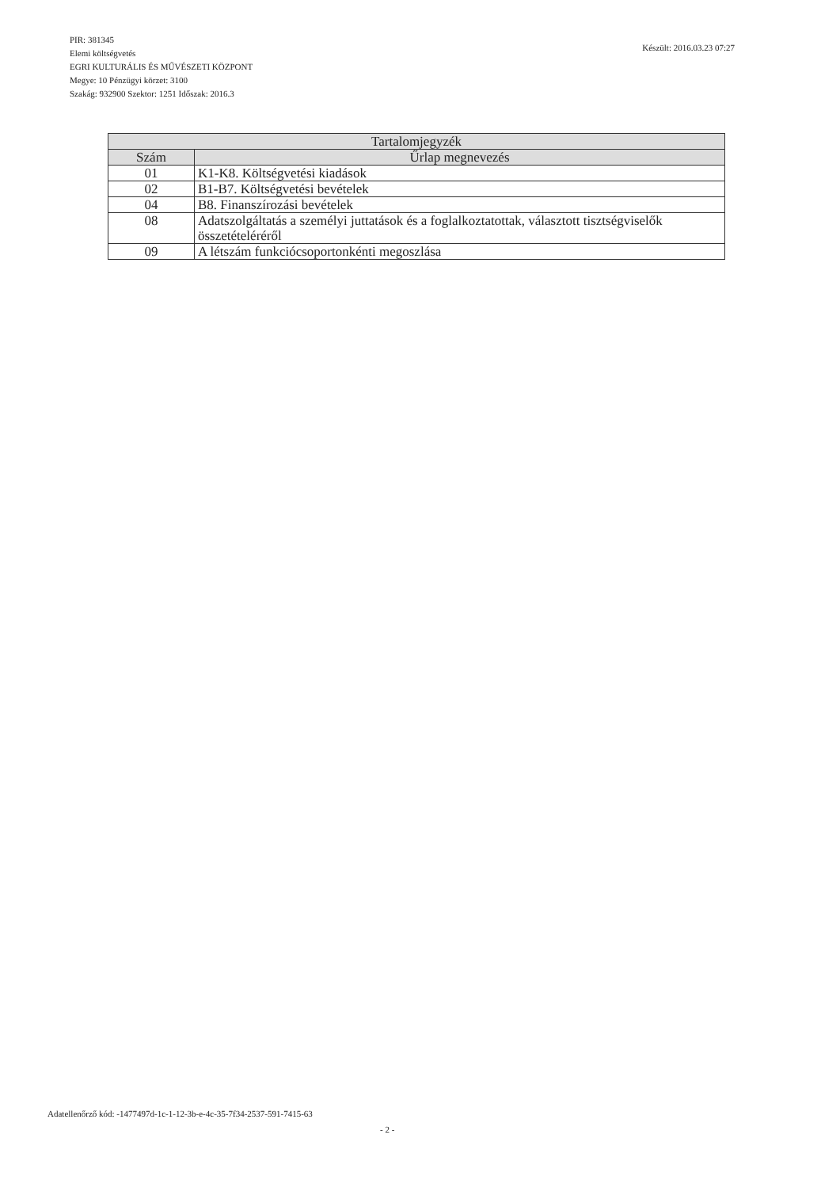Készült: 2016.03.23 07:27
PIR: 381345
Elemi költségvetés
EGRI KULTURÁLIS ÉS MŰVÉSZETI KÖZPONT
Megye: 10 Pénzügyi körzet: 3100
Szakág: 932900 Szektor: 1251 Időszak: 2016.3
| Tartalomjegyzék | |
| --- | --- |
| Szám | Űrlap megnevezés |
| 01 | K1-K8. Költségvetési kiadások |
| 02 | B1-B7. Költségvetési bevételek |
| 04 | B8. Finanszírozási bevételek |
| 08 | Adatszolgáltatás a személyi juttatások és a foglalkoztatottak, választott tisztségviselők összetételéréről |
| 09 | A létszám funkciócsoportonkénti megoszlása |
Adatellenőrző kód: -1477497d-1c-1-12-3b-e-4c-35-7f34-2537-591-7415-63
- 2 -